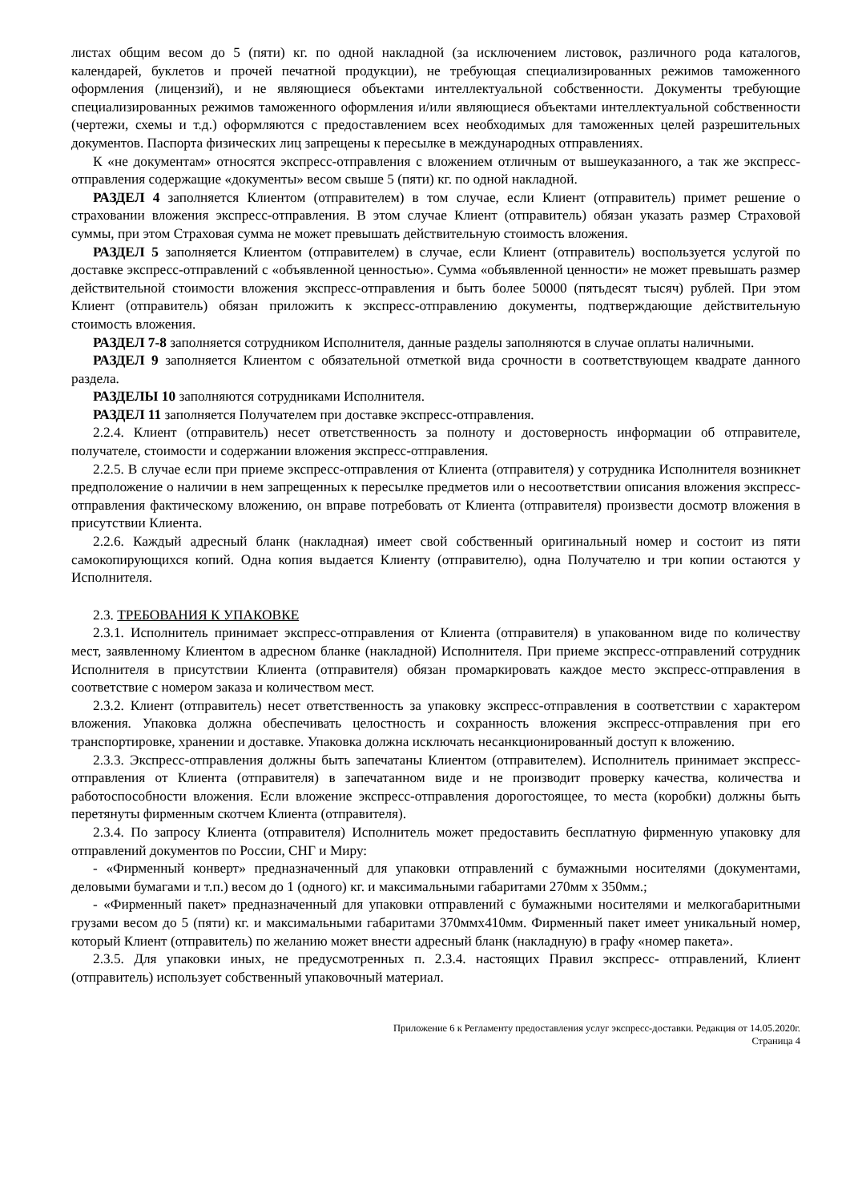листах общим весом до 5 (пяти) кг. по одной накладной (за исключением листовок, различного рода каталогов, календарей, буклетов и прочей печатной продукции), не требующая специализированных режимов таможенного оформления (лицензий), и не являющиеся объектами интеллектуальной собственности. Документы требующие специализированных режимов таможенного оформления и/или являющиеся объектами интеллектуальной собственности (чертежи, схемы и т.д.) оформляются с предоставлением всех необходимых для таможенных целей разрешительных документов. Паспорта физических лиц запрещены к пересылке в международных отправлениях.
К «не документам» относятся экспресс-отправления с вложением отличным от вышеуказанного, а так же экспресс-отправления содержащие «документы» весом свыше 5 (пяти) кг. по одной накладной.
РАЗДЕЛ 4 заполняется Клиентом (отправителем) в том случае, если Клиент (отправитель) примет решение о страховании вложения экспресс-отправления. В этом случае Клиент (отправитель) обязан указать размер Страховой суммы, при этом Страховая сумма не может превышать действительную стоимость вложения.
РАЗДЕЛ 5 заполняется Клиентом (отправителем) в случае, если Клиент (отправитель) воспользуется услугой по доставке экспресс-отправлений с «объявленной ценностью». Сумма «объявленной ценности» не может превышать размер действительной стоимости вложения экспресс-отправления и быть более 50000 (пятьдесят тысяч) рублей. При этом Клиент (отправитель) обязан приложить к экспресс-отправлению документы, подтверждающие действительную стоимость вложения.
РАЗДЕЛ 7-8 заполняется сотрудником Исполнителя, данные разделы заполняются в случае оплаты наличными.
РАЗДЕЛ 9 заполняется Клиентом с обязательной отметкой вида срочности в соответствующем квадрате данного раздела.
РАЗДЕЛЫ 10 заполняются сотрудниками Исполнителя.
РАЗДЕЛ 11 заполняется Получателем при доставке экспресс-отправления.
2.2.4. Клиент (отправитель) несет ответственность за полноту и достоверность информации об отправителе, получателе, стоимости и содержании вложения экспресс-отправления.
2.2.5. В случае если при приеме экспресс-отправления от Клиента (отправителя) у сотрудника Исполнителя возникнет предположение о наличии в нем запрещенных к пересылке предметов или о несоответствии описания вложения экспресс-отправления фактическому вложению, он вправе потребовать от Клиента (отправителя) произвести досмотр вложения в присутствии Клиента.
2.2.6. Каждый адресный бланк (накладная) имеет свой собственный оригинальный номер и состоит из пяти самокопирующихся копий. Одна копия выдается Клиенту (отправителю), одна Получателю и три копии остаются у Исполнителя.
2.3. ТРЕБОВАНИЯ К УПАКОВКЕ
2.3.1. Исполнитель принимает экспресс-отправления от Клиента (отправителя) в упакованном виде по количеству мест, заявленному Клиентом в адресном бланке (накладной) Исполнителя. При приеме экспресс-отправлений сотрудник Исполнителя в присутствии Клиента (отправителя) обязан промаркировать каждое место экспресс-отправления в соответствие с номером заказа и количеством мест.
2.3.2. Клиент (отправитель) несет ответственность за упаковку экспресс-отправления в соответствии с характером вложения. Упаковка должна обеспечивать целостность и сохранность вложения экспресс-отправления при его транспортировке, хранении и доставке. Упаковка должна исключать несанкционированный доступ к вложению.
2.3.3. Экспресс-отправления должны быть запечатаны Клиентом (отправителем). Исполнитель принимает экспресс-отправления от Клиента (отправителя) в запечатанном виде и не производит проверку качества, количества и работоспособности вложения. Если вложение экспресс-отправления дорогостоящее, то места (коробки) должны быть перетянуты фирменным скотчем Клиента (отправителя).
2.3.4. По запросу Клиента (отправителя) Исполнитель может предоставить бесплатную фирменную упаковку для отправлений документов по России, СНГ и Миру:
- «Фирменный конверт» предназначенный для упаковки отправлений с бумажными носителями (документами, деловыми бумагами и т.п.) весом до 1 (одного) кг. и максимальными габаритами 270мм х 350мм.;
- «Фирменный пакет» предназначенный для упаковки отправлений с бумажными носителями и мелкогабаритными грузами весом до 5 (пяти) кг. и максимальными габаритами 370ммх410мм. Фирменный пакет имеет уникальный номер, который Клиент (отправитель) по желанию может внести адресный бланк (накладную) в графу «номер пакета».
2.3.5. Для упаковки иных, не предусмотренных п. 2.3.4. настоящих Правил экспресс- отправлений, Клиент (отправитель) использует собственный упаковочный материал.
Приложение 6 к Регламенту предоставления услуг экспресс-доставки. Редакция от 14.05.2020г.
Страница 4